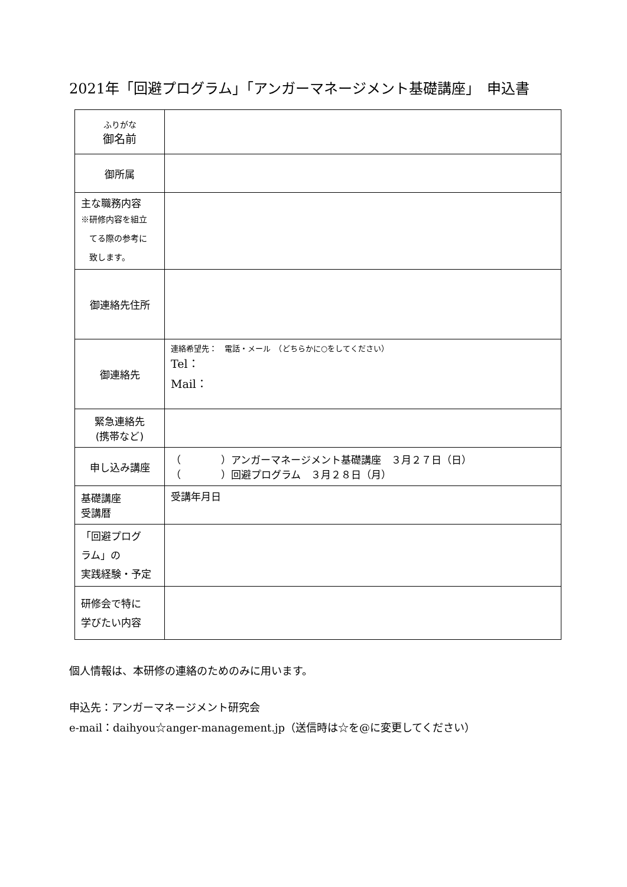2021年「回避プログラム」「アンガーマネージメント基礎講座」　申込書
| ふりがな 御名前 | |
| 御所属 | |
| 主な職務内容 ※研修内容を組立 てる際の参考に 致します。 | |
| 御連絡先住所 | |
| 御連絡先 | 連絡希望先： 電話・メール （どちらかに○をしてください） Tel： Mail： |
| 緊急連絡先 (携帯など) | |
| 申し込み講座 | （ ）アンガーマネージメント基礎講座 ３月２７日（日） （ ）回避プログラム ３月２８日（月） |
| 基礎講座 受講暦 | 受講年月日 |
| 「回避プログ ラム」の 実践経験・予定 | |
| 研修会で特に 学びたい内容 | |
個人情報は、本研修の連絡のためのみに用います。
申込先：アンガーマネージメント研究会
e-mail：daihyou☆anger-management.jp（送信時は☆を@に変更してください）